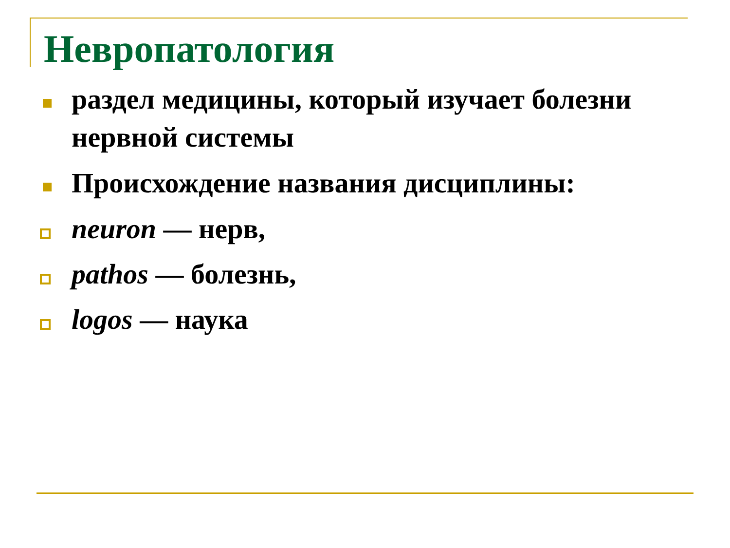Невропатология
раздел медицины, который изучает болезни нервной системы
Происхождение названия дисциплины:
neuron — нерв,
pathos — болезнь,
logos — наука